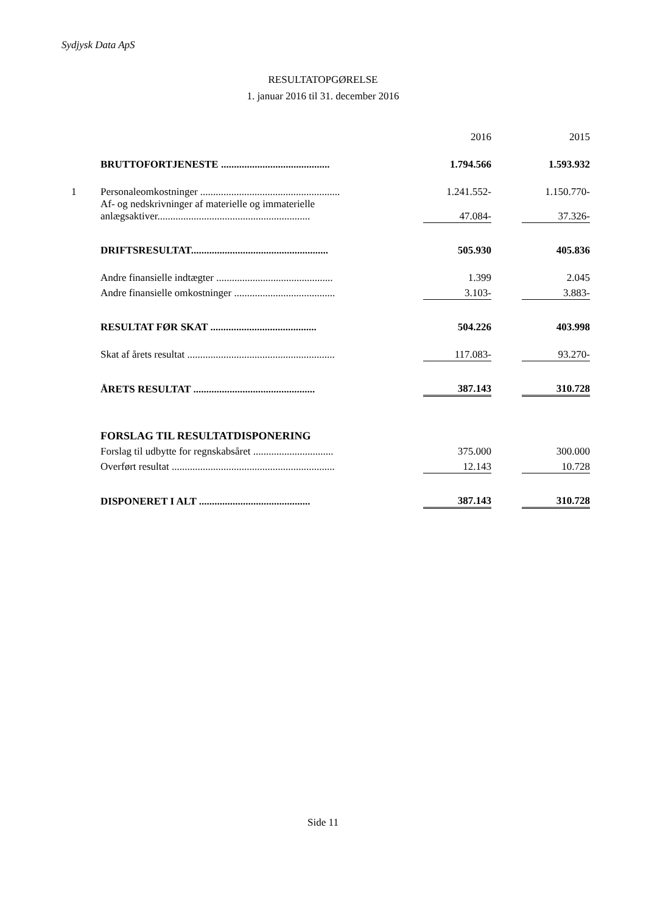Sydjysk Data ApS
RESULTATOPGØRELSE
1. januar 2016 til 31. december 2016
| | | | 2016 | | 2015 |
| | BRUTTOFORTJENESTE .......................................... | | 1.794.566 | | 1.593.932 |
| 1 | Personaleomkostninger ...................................................... | | 1.241.552- | | 1.150.770- |
| | Af- og nedskrivninger af materielle og immaterielle anlægsaktiver........................................................... | | 47.084- | | 37.326- |
| | DRIFTSRESULTAT..................................................... | | 505.930 | | 405.836 |
| | Andre finansielle indtægter ............................................. | | 1.399 | | 2.045 |
| | Andre finansielle omkostninger ....................................... | | 3.103- | | 3.883- |
| | RESULTAT FØR SKAT ......................................... | | 504.226 | | 403.998 |
| | Skat af årets resultat ......................................................... | | 117.083- | | 93.270- |
| | ÅRETS RESULTAT ............................................... | | 387.143 | | 310.728 |
| | FORSLAG TIL RESULTATDISPONERING | | | | |
| | Forslag til udbytte for regnskabsåret ............................... | | 375.000 | | 300.000 |
| | Overført resultat ............................................................... | | 12.143 | | 10.728 |
| | DISPONERET I ALT ........................................... | | 387.143 | | 310.728 |
Side 11